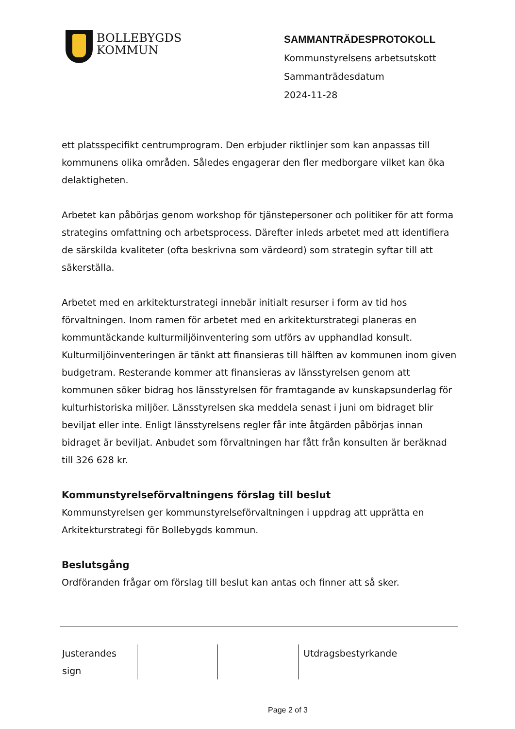BOLLEBYGDS
KOMMUN
SAMMANTRÄDESPROTOKOLL
Kommunstyrelsens arbetsutskott
Sammanträdesdatum
2024-11-28
ett platsspecifikt centrumprogram. Den erbjuder riktlinjer som kan anpassas till kommunens olika områden. Således engagerar den fler medborgare vilket kan öka delaktigheten.
Arbetet kan påbörjas genom workshop för tjänstepersoner och politiker för att forma strategins omfattning och arbetsprocess. Därefter inleds arbetet med att identifiera de särskilda kvaliteter (ofta beskrivna som värdeord) som strategin syftar till att säkerställa.
Arbetet med en arkitekturstrategi innebär initialt resurser i form av tid hos förvaltningen. Inom ramen för arbetet med en arkitekturstrategi planeras en kommuntäckande kulturmiljöinventering som utförs av upphandlad konsult. Kulturmiljöinventeringen är tänkt att finansieras till hälften av kommunen inom given budgetram. Resterande kommer att finansieras av länsstyrelsen genom att kommunen söker bidrag hos länsstyrelsen för framtagande av kunskapsunderlag för kulturhistoriska miljöer. Länsstyrelsen ska meddela senast i juni om bidraget blir beviljat eller inte. Enligt länsstyrelsens regler får inte åtgärden påbörjas innan bidraget är beviljat. Anbudet som förvaltningen har fått från konsulten är beräknad till 326 628 kr.
Kommunstyrelseförvaltningens förslag till beslut
Kommunstyrelsen ger kommunstyrelseförvaltningen i uppdrag att upprätta en Arkitekturstrategi för Bollebygds kommun.
Beslutsgång
Ordföranden frågar om förslag till beslut kan antas och finner att så sker.
| Justerandes sign | | | Utdragsbestyrkande |
Page 2 of 3